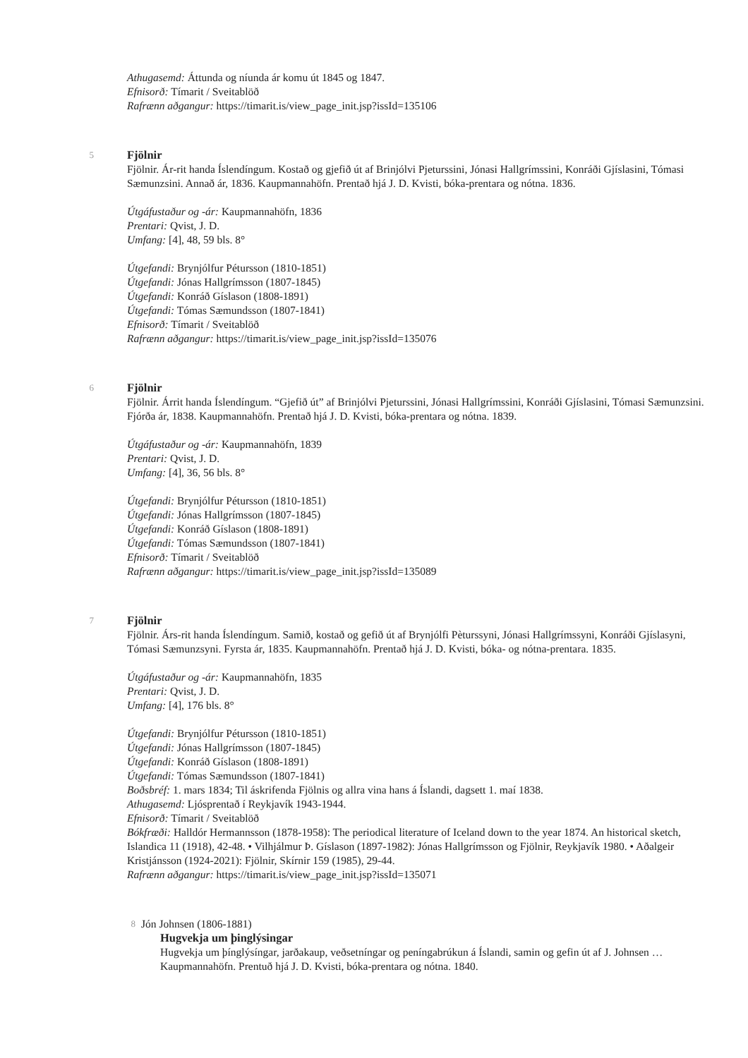Athugasemd: Áttunda og níunda ár komu út 1845 og 1847.
Efnisorð: Tímarit / Sveitablöð
Rafrænn aðgangur: https://timarit.is/view_page_init.jsp?issId=135106
5
Fjölnir
Fjölnir. Ár-rit handa Íslendíngum. Kostað og gjefið út af Brinjólvi Pjeturssini, Jónasi Hallgrímssini, Konráði Gjíslasini, Tómasi Sæmunzsini. Annað ár, 1836. Kaupmannahöfn. Prentað hjá J. D. Kvisti, bóka-prentara og nótna. 1836.
Útgáfustaður og -ár: Kaupmannahöfn, 1836
Prentari: Qvist, J. D.
Umfang: [4], 48, 59 bls. 8°
Útgefandi: Brynjólfur Pétursson (1810-1851)
Útgefandi: Jónas Hallgrímsson (1807-1845)
Útgefandi: Konráð Gíslason (1808-1891)
Útgefandi: Tómas Sæmundsson (1807-1841)
Efnisorð: Tímarit / Sveitablöð
Rafrænn aðgangur: https://timarit.is/view_page_init.jsp?issId=135076
6
Fjölnir
Fjölnir. Árrit handa Íslendíngum. “Gjefið út” af Brinjólvi Pjeturssini, Jónasi Hallgrímssini, Konráði Gjíslasini, Tómasi Sæmunzsini. Fjórða ár, 1838. Kaupmannahöfn. Prentað hjá J. D. Kvisti, bóka-prentara og nótna. 1839.
Útgáfustaður og -ár: Kaupmannahöfn, 1839
Prentari: Qvist, J. D.
Umfang: [4], 36, 56 bls. 8°
Útgefandi: Brynjólfur Pétursson (1810-1851)
Útgefandi: Jónas Hallgrímsson (1807-1845)
Útgefandi: Konráð Gíslason (1808-1891)
Útgefandi: Tómas Sæmundsson (1807-1841)
Efnisorð: Tímarit / Sveitablöð
Rafrænn aðgangur: https://timarit.is/view_page_init.jsp?issId=135089
7
Fjölnir
Fjölnir. Árs-rit handa Íslendíngum. Samið, kostað og gefið út af Brynjólfi Pèturssyni, Jónasi Hallgrímssyni, Konráði Gjíslasyni, Tómasi Sæmunzsyni. Fyrsta ár, 1835. Kaupmannahöfn. Prentað hjá J. D. Kvisti, bóka- og nótna-prentara. 1835.
Útgáfustaður og -ár: Kaupmannahöfn, 1835
Prentari: Qvist, J. D.
Umfang: [4], 176 bls. 8°
Útgefandi: Brynjólfur Pétursson (1810-1851)
Útgefandi: Jónas Hallgrímsson (1807-1845)
Útgefandi: Konráð Gíslason (1808-1891)
Útgefandi: Tómas Sæmundsson (1807-1841)
Boðsbréf: 1. mars 1834; Til áskrifenda Fjölnis og allra vina hans á Íslandi, dagsett 1. maí 1838.
Athugasemd: Ljósprentað í Reykjavík 1943-1944.
Efnisorð: Tímarit / Sveitablöð
Bókfræði: Halldór Hermannsson (1878-1958): The periodical literature of Iceland down to the year 1874. An historical sketch, Islandica 11 (1918), 42-48. • Vilhjálmur Þ. Gíslason (1897-1982): Jónas Hallgrímsson og Fjölnir, Reykjavík 1980. • Aðalgeir Kristjánsson (1924-2021): Fjölnir, Skírnir 159 (1985), 29-44.
Rafrænn aðgangur: https://timarit.is/view_page_init.jsp?issId=135071
8
Jón Johnsen (1806-1881)
Hugvekja um þinglýsingar
Hugvekja um þínglýsíngar, jarðakaup, veðsetníngar og peníngabrúkun á Íslandi, samin og gefin út af J. Johnsen … Kaupmannahöfn. Prentuð hjá J. D. Kvisti, bóka-prentara og nótna. 1840.